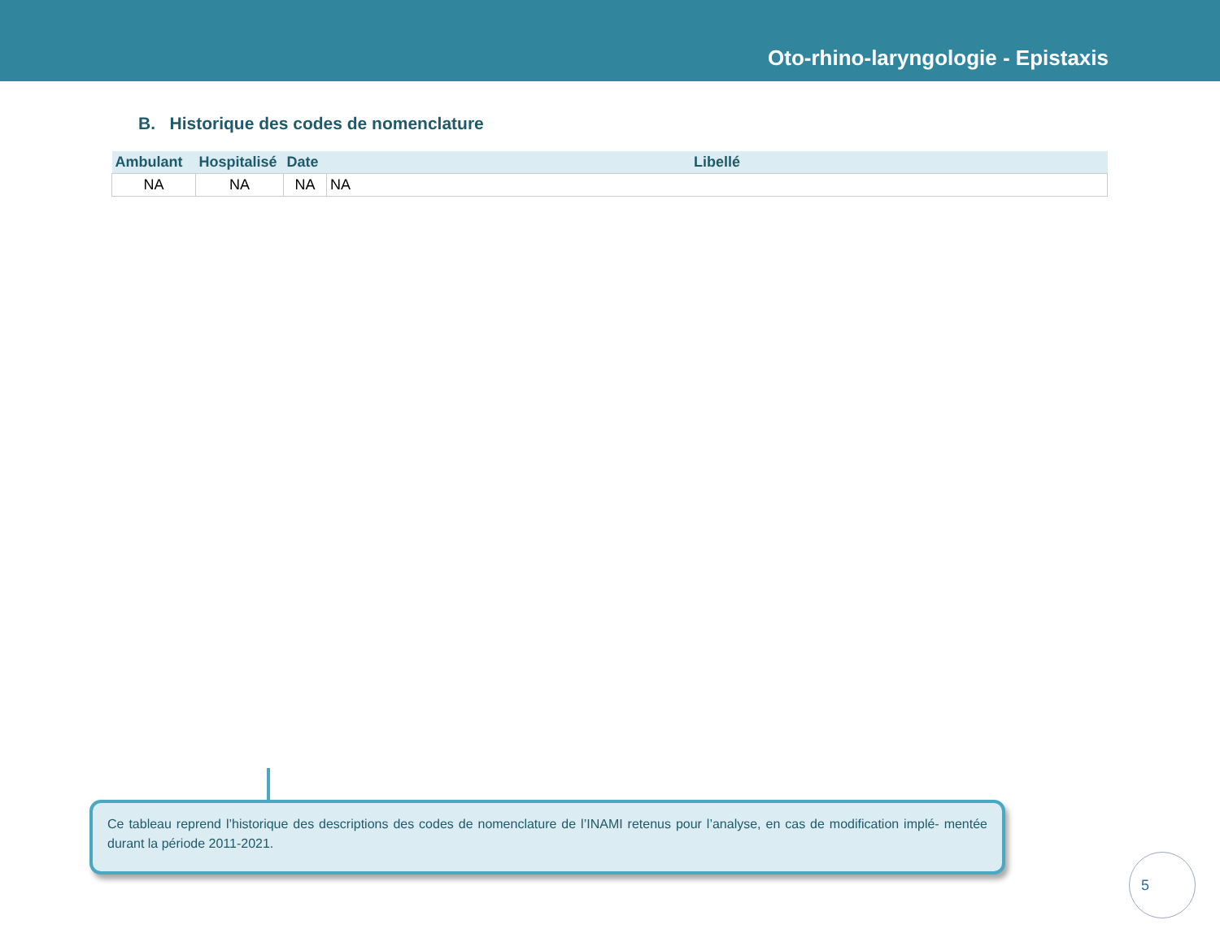Oto-rhino-laryngologie - Epistaxis
B. Historique des codes de nomenclature
| Ambulant | Hospitalisé | Date | Libellé |
| --- | --- | --- | --- |
| NA | NA | NA | NA |
Ce tableau reprend l’historique des descriptions des codes de nomenclature de l’INAMI retenus pour l’analyse, en cas de modification implé- mentée durant la période 2011-2021.
5